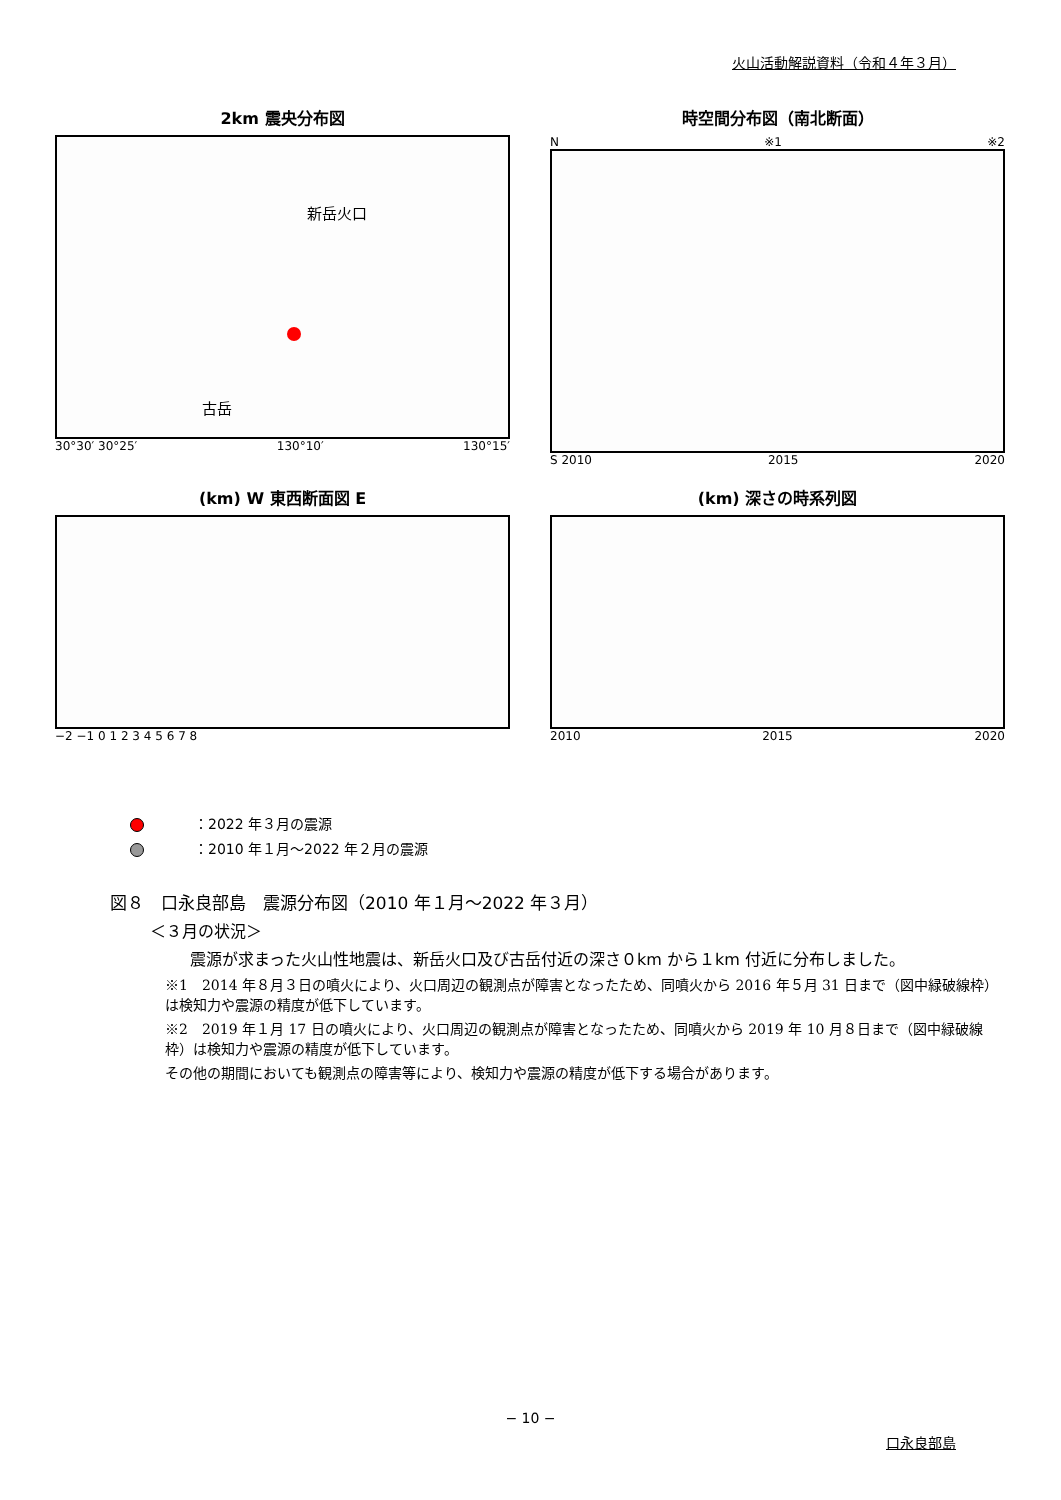火山活動解説資料（令和４年３月）
2km 震央分布図
新岳火口
古岳
30°30′ 30°25′ 130°10′ 130°15′
時空間分布図（南北断面）
N ※1 ※2
S 2010 2015 2020
(km) W 東西断面図 E
−2 −1 0 1 2 3 4 5 6 7 8
(km) 深さの時系列図
2010 2015 2020
：2022 年３月の震源
：2010 年１月～2022 年２月の震源
図８　口永良部島　震源分布図（2010 年１月～2022 年３月）
＜３月の状況＞
震源が求まった火山性地震は、新岳火口及び古岳付近の深さ０km から１km 付近に分布しました。
※1　2014 年８月３日の噴火により、火口周辺の観測点が障害となったため、同噴火から 2016 年５月 31 日まで（図中緑破線枠）は検知力や震源の精度が低下しています。
※2　2019 年１月 17 日の噴火により、火口周辺の観測点が障害となったため、同噴火から 2019 年 10 月８日まで（図中緑破線枠）は検知力や震源の精度が低下しています。
その他の期間においても観測点の障害等により、検知力や震源の精度が低下する場合があります。
− 10 −
口永良部島